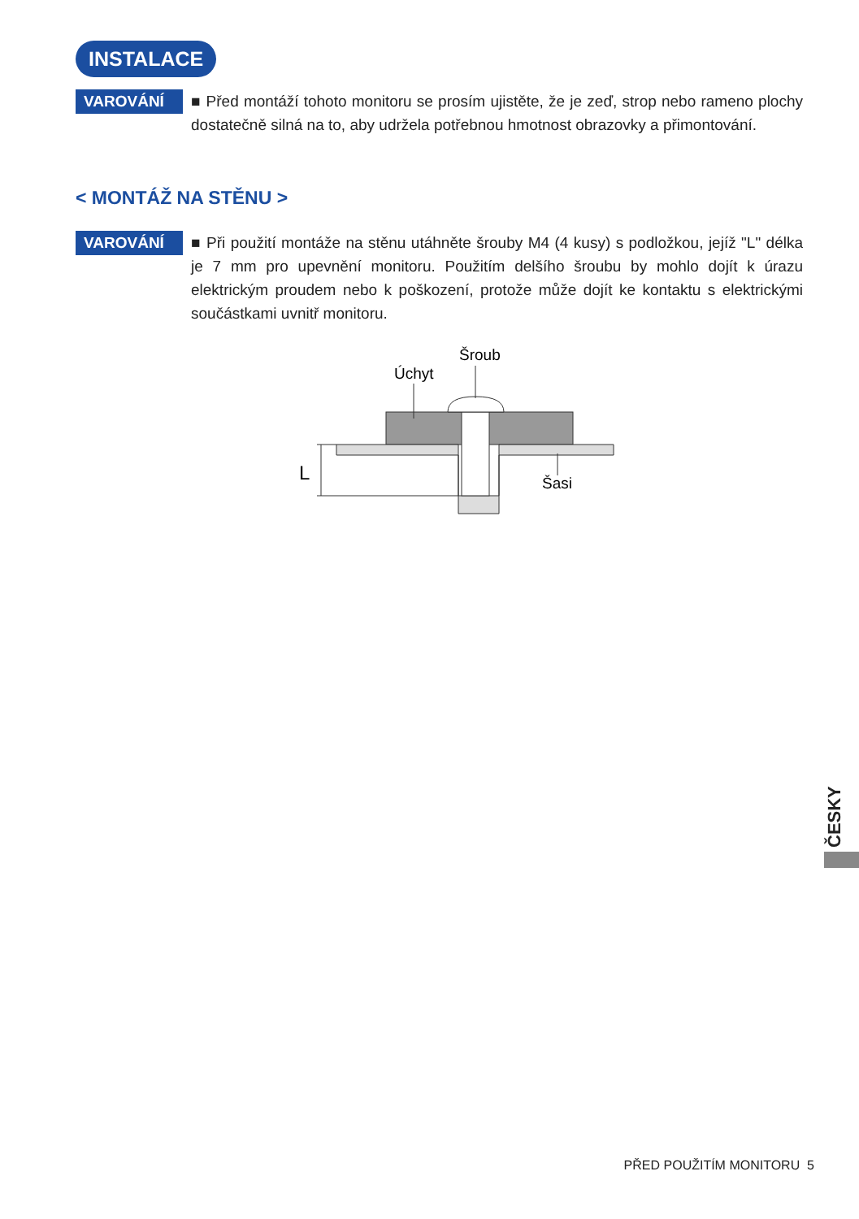INSTALACE
VAROVÁNÍ
■ Před montáží tohoto monitoru se prosím ujistěte, že je zeď, strop nebo rameno plochy dostatečně silná na to, aby udržela potřebnou hmotnost obrazovky a přimontování.
< MONTÁŽ NA STĚNU >
VAROVÁNÍ
■ Při použití montáže na stěnu utáhněte šrouby M4 (4 kusy) s podložkou, jejíž "L" délka je 7 mm pro upevnění monitoru. Použitím delšího šroubu by mohlo dojít k úrazu elektrickým proudem nebo k poškození, protože může dojít ke kontaktu s elektrickými součástkami uvnitř monitoru.
Šroub
Úchyt
Šasi
L
ČESKY
PŘED POUŽITÍM MONITORU 5